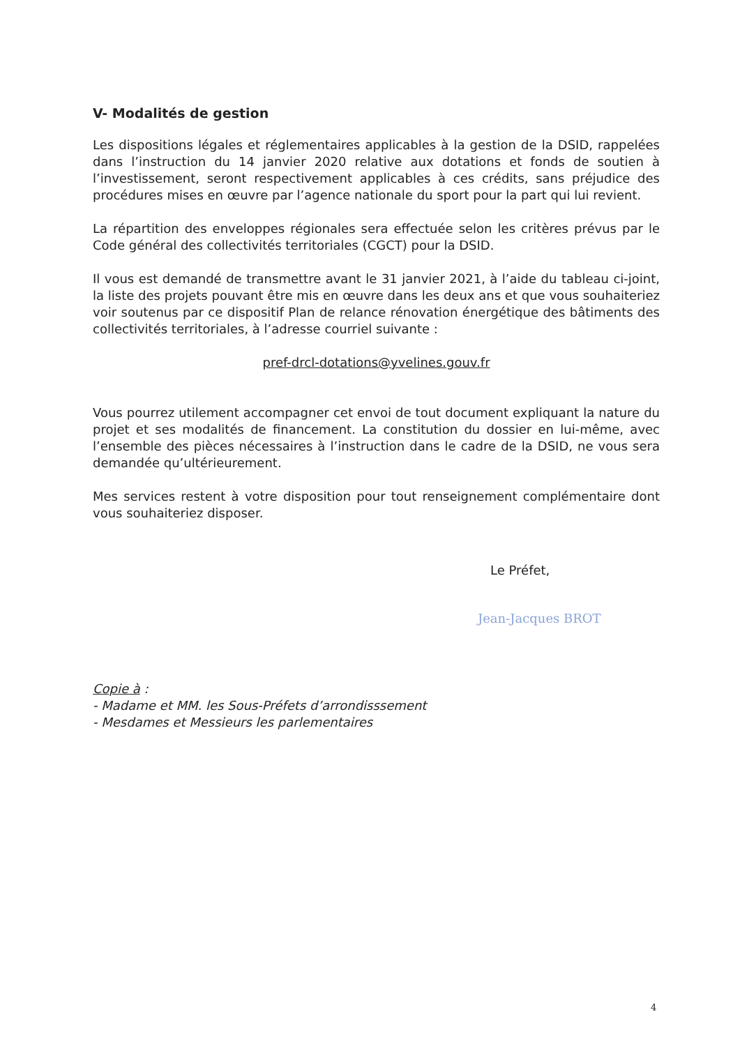V- Modalités de gestion
Les dispositions légales et réglementaires applicables à la gestion de la DSID, rappelées dans l’instruction du 14 janvier 2020 relative aux dotations et fonds de soutien à l’investissement, seront respectivement applicables à ces crédits, sans préjudice des procédures mises en œuvre par l’agence nationale du sport pour la part qui lui revient.
La répartition des enveloppes régionales sera effectuée selon les critères prévus par le Code général des collectivités territoriales (CGCT) pour la DSID.
Il vous est demandé de transmettre avant le 31 janvier 2021, à l’aide du tableau ci-joint, la liste des projets pouvant être mis en œuvre dans les deux ans et que vous souhaiteriez voir soutenus par ce dispositif Plan de relance rénovation énergétique des bâtiments des collectivités territoriales, à l’adresse courriel suivante :
pref-drcl-dotations@yvelines.gouv.fr
Vous pourrez utilement accompagner cet envoi de tout document expliquant la nature du projet et ses modalités de financement. La constitution du dossier en lui-même, avec l’ensemble des pièces nécessaires à l’instruction dans le cadre de la DSID, ne vous sera demandée qu’ultérieurement.
Mes services restent à votre disposition pour tout renseignement complémentaire dont vous souhaiteriez disposer.
Le Préfet,
Jean-Jacques BROT
Copie à :
- Madame et MM. les Sous-Préfets d’arrondisssement
- Mesdames et Messieurs les parlementaires
4